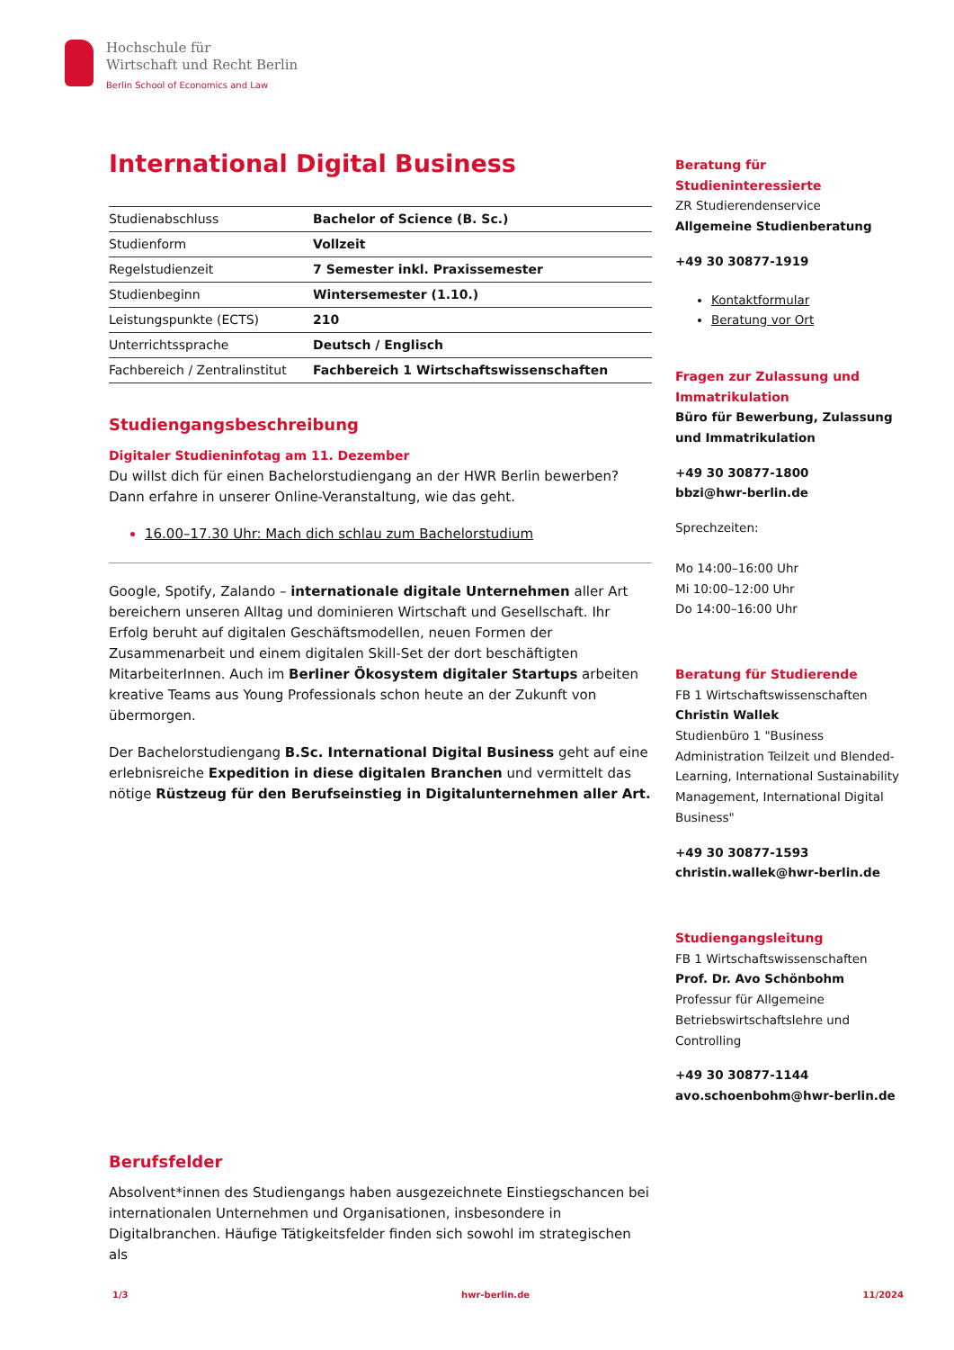Hochschule für
Wirtschaft und Recht Berlin
Berlin School of Economics and Law
International Digital Business
| Studienabschluss | Bachelor of Science (B. Sc.) |
| Studienform | Vollzeit |
| Regelstudienzeit | 7 Semester inkl. Praxissemester |
| Studienbeginn | Wintersemester (1.10.) |
| Leistungspunkte (ECTS) | 210 |
| Unterrichtssprache | Deutsch / Englisch |
| Fachbereich / Zentralinstitut | Fachbereich 1 Wirtschaftswissenschaften |
Studiengangsbeschreibung
Digitaler Studieninfotag am 11. Dezember
Du willst dich für einen Bachelorstudiengang an der HWR Berlin bewerben? Dann erfahre in unserer Online-Veranstaltung, wie das geht.
16.00–17.30 Uhr: Mach dich schlau zum Bachelorstudium
Google, Spotify, Zalando – internationale digitale Unternehmen aller Art bereichern unseren Alltag und dominieren Wirtschaft und Gesellschaft. Ihr Erfolg beruht auf digitalen Geschäftsmodellen, neuen Formen der Zusammenarbeit und einem digitalen Skill-Set der dort beschäftigten MitarbeiterInnen. Auch im Berliner Ökosystem digitaler Startups arbeiten kreative Teams aus Young Professionals schon heute an der Zukunft von übermorgen.
Der Bachelorstudiengang B.Sc. International Digital Business geht auf eine erlebnisreiche Expedition in diese digitalen Branchen und vermittelt das nötige Rüstzeug für den Berufseinstieg in Digitalunternehmen aller Art.
Berufsfelder
Absolvent*innen des Studiengangs haben ausgezeichnete Einstiegschancen bei internationalen Unternehmen und Organisationen, insbesondere in Digitalbranchen. Häufige Tätigkeitsfelder finden sich sowohl im strategischen als
Beratung für Studieninteressierte
ZR Studierendenservice
Allgemeine Studienberatung
+49 30 30877-1919
Kontaktformular
Beratung vor Ort
Fragen zur Zulassung und Immatrikulation
Büro für Bewerbung, Zulassung und Immatrikulation
+49 30 30877-1800
bbzi@hwr-berlin.de
Sprechzeiten:
Mo 14:00–16:00 Uhr
Mi 10:00–12:00 Uhr
Do 14:00–16:00 Uhr
Beratung für Studierende
FB 1 Wirtschaftswissenschaften
Christin Wallek
Studienbüro 1 "Business Administration Teilzeit und Blended-Learning, International Sustainability Management, International Digital Business"
+49 30 30877-1593
christin.wallek@hwr-berlin.de
Studiengangsleitung
FB 1 Wirtschaftswissenschaften
Prof. Dr. Avo Schönbohm
Professur für Allgemeine Betriebswirtschaftslehre und Controlling
+49 30 30877-1144
avo.schoenbohm@hwr-berlin.de
1/3 hwr-berlin.de 11/2024